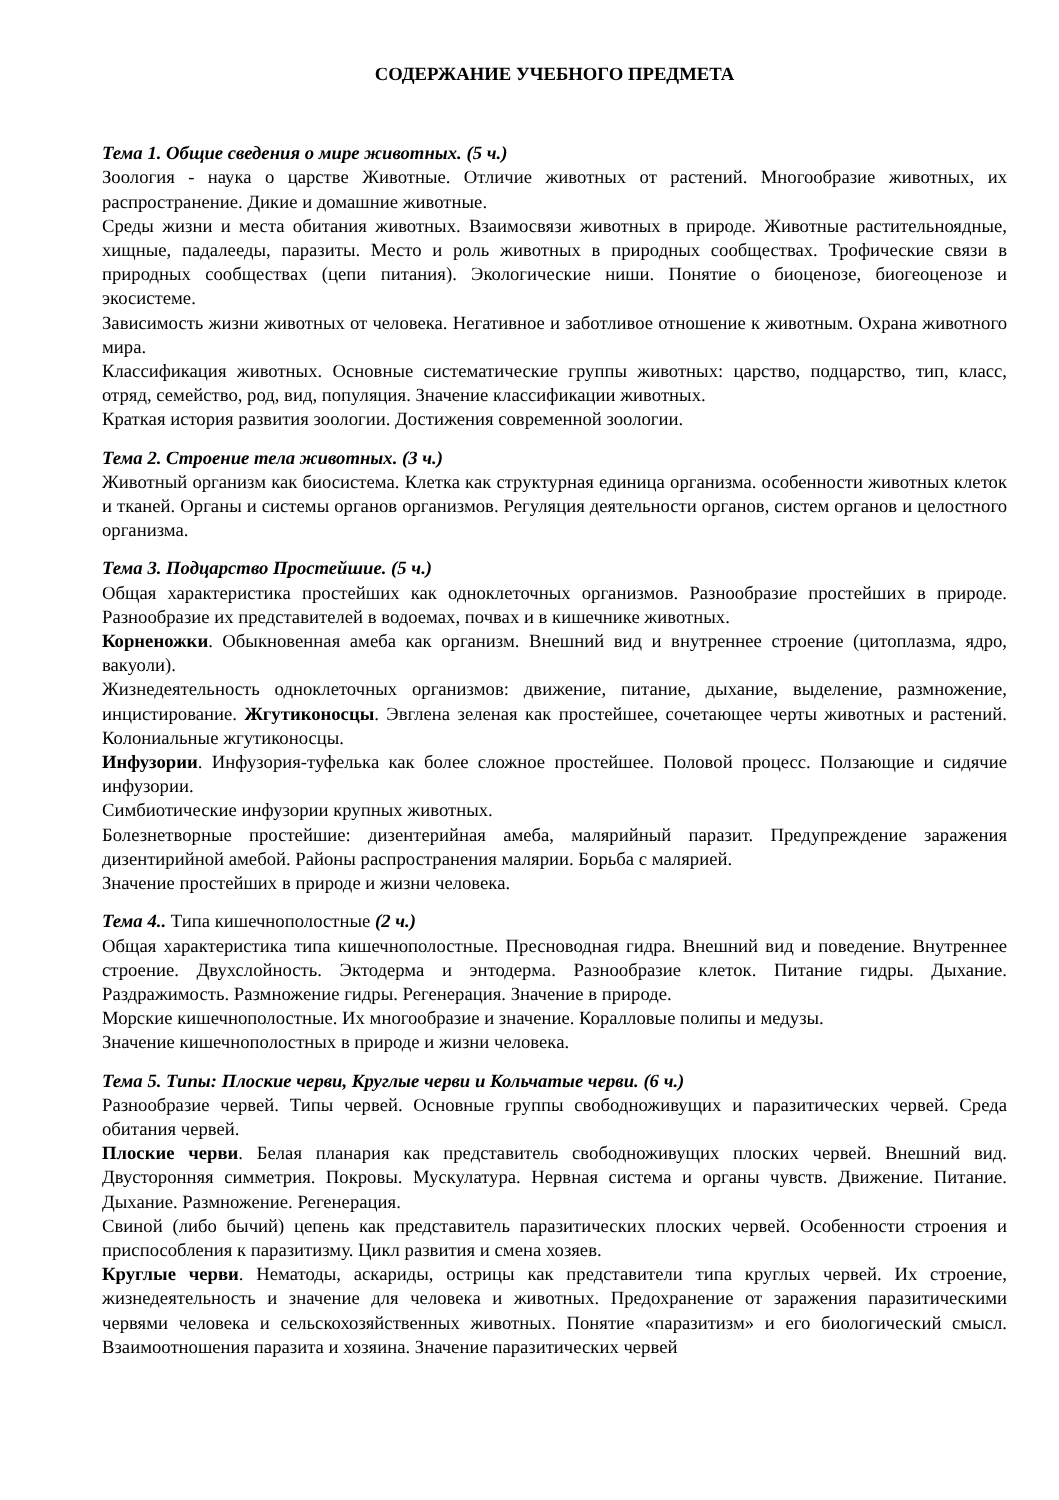СОДЕРЖАНИЕ УЧЕБНОГО ПРЕДМЕТА
Тема 1. Общие сведения о мире животных. (5 ч.)
Зоология - наука о царстве Животные. Отличие животных от растений. Многообразие животных, их распространение. Дикие и домашние животные.
Среды жизни и места обитания животных. Взаимосвязи животных в природе. Животные растительноядные, хищные, падалееды, паразиты. Место и роль животных в природных сообществах. Трофические связи в природных сообществах (цепи питания). Экологические ниши. Понятие о биоценозе, биогеоценозе и экосистеме.
Зависимость жизни животных от человека. Негативное и заботливое отношение к животным. Охрана животного мира.
Классификация животных. Основные систематические группы животных: царство, подцарство, тип, класс, отряд, семейство, род, вид, популяция. Значение классификации животных.
Краткая история развития зоологии. Достижения современной зоологии.
Тема 2. Строение тела животных. (3 ч.)
Животный организм как биосистема. Клетка как структурная единица организма. особенности животных клеток и тканей. Органы и системы органов организмов. Регуляция деятельности органов, систем органов и целостного организма.
Тема 3. Подцарство Простейшие. (5 ч.)
Общая характеристика простейших как одноклеточных организмов. Разнообразие простейших в природе. Разнообразие их представителей в водоемах, почвах и в кишечнике животных.
Корненожки. Обыкновенная амеба как организм. Внешний вид и внутреннее строение (цитоплазма, ядро, вакуоли).
Жизнедеятельность одноклеточных организмов: движение, питание, дыхание, выделение, размножение, инцистирование. Жгутиконосцы. Эвглена зеленая как простейшее, сочетающее черты животных и растений. Колониальные жгутиконосцы.
Инфузории. Инфузория-туфелька как более сложное простейшее. Половой процесс. Ползающие и сидячие инфузории.
Симбиотические инфузории крупных животных.
Болезнетворные простейшие: дизентерийная амеба, малярийный паразит. Предупреждение заражения дизентирийной амебой. Районы распространения малярии. Борьба с малярией.
Значение простейших в природе и жизни человека.
Тема 4.. Типа кишечнополостные (2 ч.)
Общая характеристика типа кишечнополостные. Пресноводная гидра. Внешний вид и поведение. Внутреннее строение. Двухслойность. Эктодерма и энтодерма. Разнообразие клеток. Питание гидры. Дыхание. Раздражимость. Размножение гидры. Регенерация. Значение в природе.
Морские кишечнополостные. Их многообразие и значение. Коралловые полипы и медузы.
Значение кишечнополостных в природе и жизни человека.
Тема 5. Типы: Плоские черви, Круглые черви и Кольчатые черви. (6 ч.)
Разнообразие червей. Типы червей. Основные группы свободноживущих и паразитических червей. Среда обитания червей.
Плоские черви. Белая планария как представитель свободноживущих плоских червей. Внешний вид. Двусторонняя симметрия. Покровы. Мускулатура. Нервная система и органы чувств. Движение. Питание. Дыхание. Размножение. Регенерация.
Свиной (либо бычий) цепень как представитель паразитических плоских червей. Особенности строения и приспособления к паразитизму. Цикл развития и смена хозяев.
Круглые черви. Нематоды, аскариды, острицы как представители типа круглых червей. Их строение, жизнедеятельность и значение для человека и животных. Предохранение от заражения паразитическими червями человека и сельскохозяйственных животных. Понятие «паразитизм» и его биологический смысл. Взаимоотношения паразита и хозяина. Значение паразитических червей